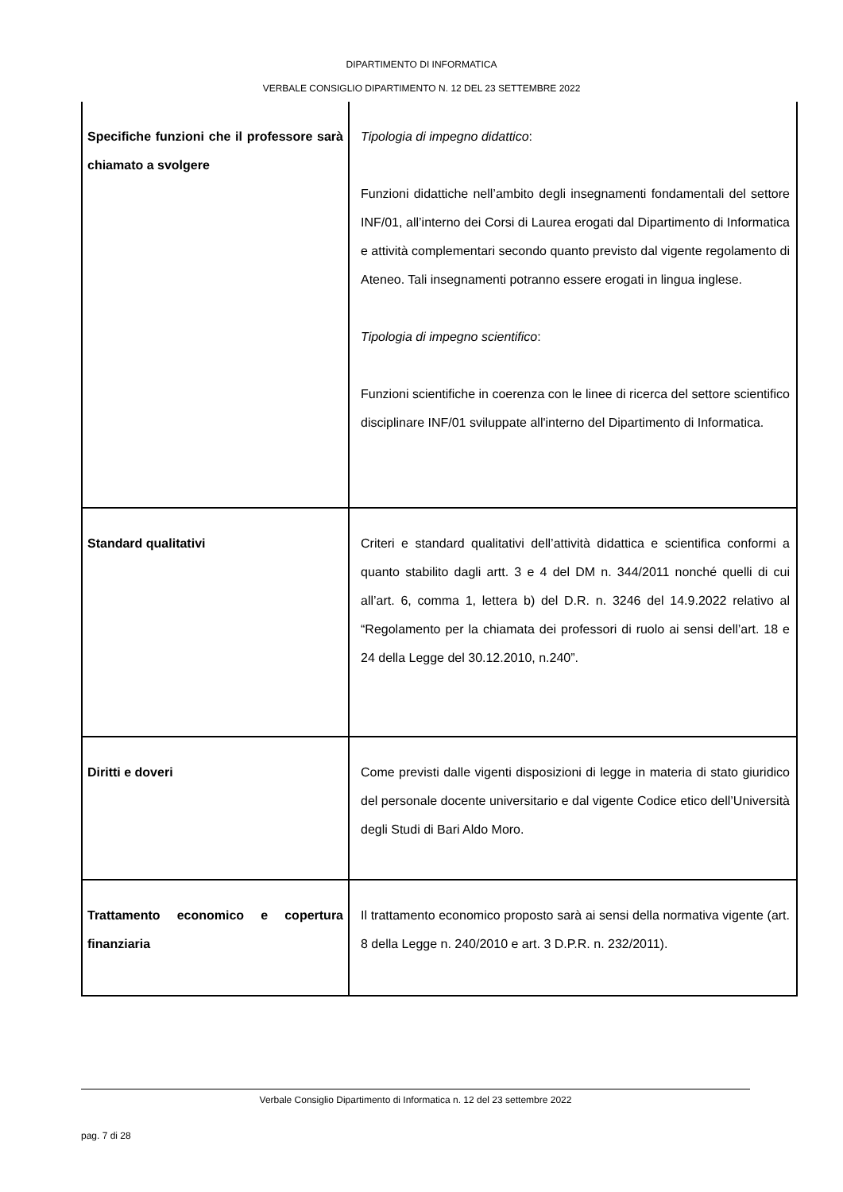DIPARTIMENTO DI INFORMATICA
VERBALE CONSIGLIO DIPARTIMENTO N. 12 DEL 23 SETTEMBRE 2022
| Specifiche funzioni che il professore sarà chiamato a svolgere | Tipologia di impegno didattico : Funzioni didattiche nell’ambito degli insegnamenti fondamentali del settore INF/01, all’interno dei Corsi di Laurea erogati dal Dipartimento di Informatica e attività complementari secondo quanto previsto dal vigente regolamento di Ateneo. Tali insegnamenti potranno essere erogati in lingua inglese. Tipologia di impegno scientifico : Funzioni scientifiche in coerenza con le linee di ricerca del settore scientifico disciplinare INF/01 sviluppate all'interno del Dipartimento di Informatica. |
| Standard qualitativi | Criteri e standard qualitativi dell’attività didattica e scientifica conformi a quanto stabilito dagli artt. 3 e 4 del DM n. 344/2011 nonché quelli di cui all’art. 6, comma 1, lettera b) del D.R. n. 3246 del 14.9.2022 relativo al “Regolamento per la chiamata dei professori di ruolo ai sensi dell’art. 18 e 24 della Legge del 30.12.2010, n.240”. |
| Diritti e doveri | Come previsti dalle vigenti disposizioni di legge in materia di stato giuridico del personale docente universitario e dal vigente Codice etico dell’Università degli Studi di Bari Aldo Moro. |
| Trattamento economico e copertura finanziaria | Il trattamento economico proposto sarà ai sensi della normativa vigente (art. 8 della Legge n. 240/2010 e art. 3 D.P.R. n. 232/2011). |
Verbale Consiglio Dipartimento di Informatica n. 12 del 23 settembre 2022
pag. 7 di 28